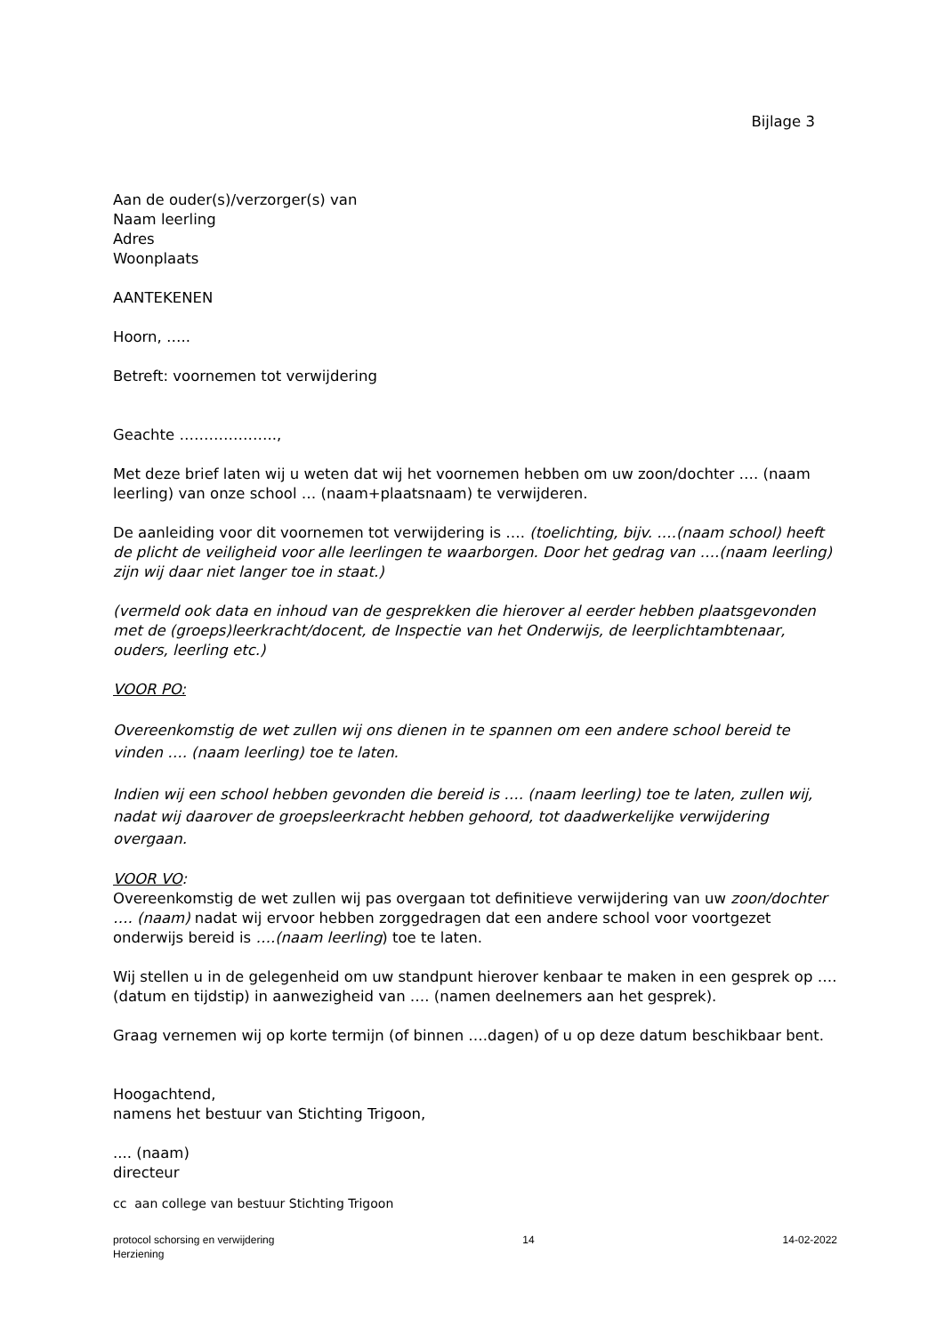Bijlage 3
Aan de ouder(s)/verzorger(s) van
Naam leerling
Adres
Woonplaats
AANTEKENEN
Hoorn, …..
Betreft: voornemen tot verwijdering
Geachte ………………..,
Met deze brief laten wij u weten dat wij het voornemen hebben om uw zoon/dochter …. (naam leerling) van onze school … (naam+plaatsnaam) te verwijderen.
De aanleiding voor dit voornemen tot verwijdering is …. (toelichting, bijv. .…(naam school) heeft de plicht de veiligheid voor alle leerlingen te waarborgen. Door het gedrag van ….(naam leerling) zijn wij daar niet langer toe in staat.)
(vermeld ook data en inhoud van de gesprekken die hierover al eerder hebben plaatsgevonden met de (groeps)leerkracht/docent, de Inspectie van het Onderwijs, de leerplichtambtenaar, ouders, leerling etc.)
VOOR PO:
Overeenkomstig de wet zullen wij ons dienen in te spannen om een andere school bereid te vinden …. (naam leerling) toe te laten.
Indien wij een school hebben gevonden die bereid is …. (naam leerling) toe te laten, zullen wij, nadat wij daarover de groepsleerkracht hebben gehoord, tot daadwerkelijke verwijdering overgaan.
VOOR VO:
Overeenkomstig de wet zullen wij pas overgaan tot definitieve verwijdering van uw zoon/dochter …. (naam) nadat wij ervoor hebben zorggedragen dat een andere school voor voortgezet onderwijs bereid is ….(naam leerling) toe te laten.
Wij stellen u in de gelegenheid om uw standpunt hierover kenbaar te maken in een gesprek op …. (datum en tijdstip) in aanwezigheid van …. (namen deelnemers aan het gesprek).
Graag vernemen wij op korte termijn (of binnen ….dagen) of u op deze datum beschikbaar bent.
Hoogachtend,
namens het bestuur van Stichting Trigoon,
.... (naam)
directeur
cc aan college van bestuur Stichting Trigoon
protocol schorsing en verwijdering
Herziening
14 14-02-2022